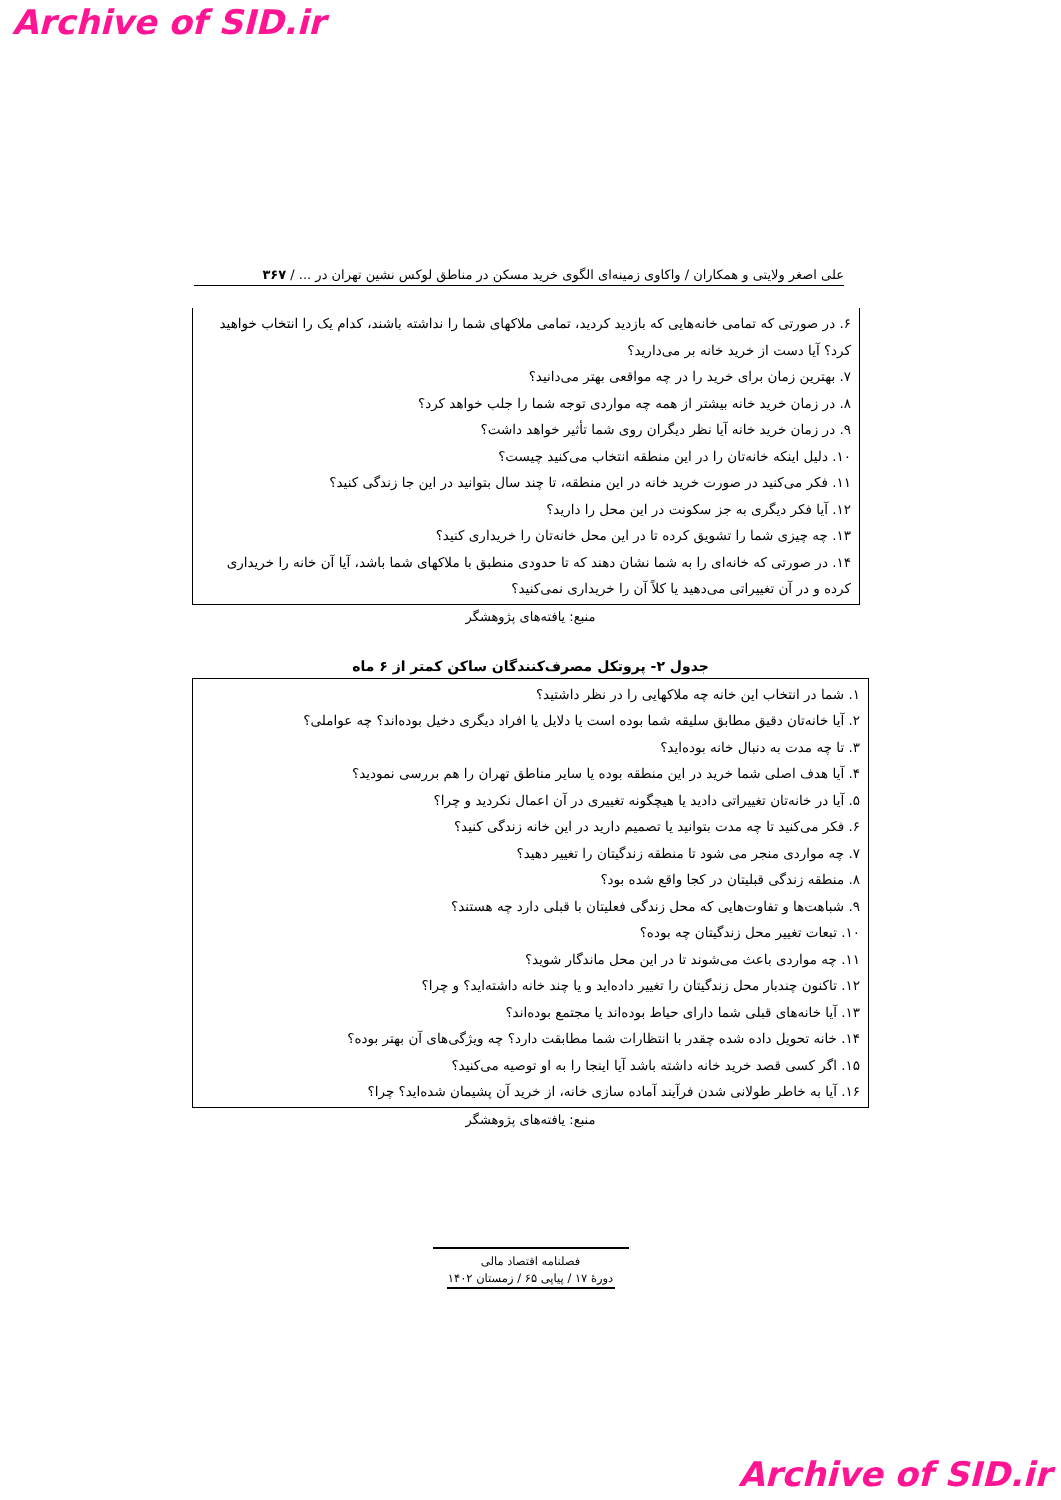Archive of SID.ir
علی اصغر ولایتی و همکاران / واکاوی زمینه‌ای الگوی خرید مسکن در مناطق لوکس نشین تهران در ... / ۳۶۷
۶. در صورتی که تمامی خانه‌هایی که بازدید کردید، تمامی ملاکهای شما را نداشته باشند، کدام یک را انتخاب خواهید کرد؟ آیا دست از خرید خانه بر می‌دارید؟
۷. بهترین زمان برای خرید را در چه مواقعی بهتر می‌دانید؟
۸. در زمان خرید خانه بیشتر از همه چه مواردی توجه شما را جلب خواهد کرد؟
۹. در زمان خرید خانه آیا نظر دیگران روی شما تأثیر خواهد داشت؟
۱۰. دلیل اینکه خانه‌تان را در این منطقه انتخاب می‌کنید چیست؟
۱۱. فکر می‌کنید در صورت خرید خانه در این منطقه، تا چند سال بتوانید در این جا زندگی کنید؟
۱۲. آیا فکر دیگری به جز سکونت در این محل را دارید؟
۱۳. چه چیزی شما را تشویق کرده تا در این محل خانه‌تان را خریداری کنید؟
۱۴. در صورتی که خانه‌ای را به شما نشان دهند که تا حدودی منطبق با ملاکهای شما باشد، آیا آن خانه را خریداری کرده و در آن تغییراتی می‌دهید یا کلاً آن را خریداری نمی‌کنید؟
منبع: یافته‌های پژوهشگر
جدول ۲- پروتکل مصرف‌کنندگان ساکن کمتر از ۶ ماه
۱. شما در انتخاب این خانه چه ملاکهایی را در نظر داشتید؟
۲. آیا خانه‌تان دقیق مطابق سلیقه شما بوده است یا دلایل یا افراد دیگری دخیل بوده‌اند؟ چه عواملی؟
۳. تا چه مدت به دنبال خانه بوده‌اید؟
۴. آیا هدف اصلی شما خرید در این منطقه بوده یا سایر مناطق تهران را هم بررسی نمودید؟
۵. آیا در خانه‌تان تغییراتی دادید یا هیچگونه تغییری در آن اعمال نکردید و چرا؟
۶. فکر می‌کنید تا چه مدت بتوانید یا تصمیم دارید در این خانه زندگی کنید؟
۷. چه مواردی منجر می شود تا منطقه زندگیتان را تغییر دهید؟
۸. منطقه زندگی قبلیتان در کجا واقع شده بود؟
۹. شباهت‌ها و تفاوت‌هایی که محل زندگی فعلیتان با قبلی دارد چه هستند؟
۱۰. تبعات تغییر محل زندگیتان چه بوده؟
۱۱. چه مواردی باعث می‌شوند تا در این محل ماندگار شوید؟
۱۲. تاکنون چندبار محل زندگیتان را تغییر داده‌اید و یا چند خانه داشته‌اید؟ و چرا؟
۱۳. آیا خانه‌های قبلی شما دارای حیاط بوده‌اند یا مجتمع بوده‌اند؟
۱۴. خانه تحویل داده شده چقدر با انتظارات شما مطابقت دارد؟ چه ویژگی‌های آن بهتر بوده؟
۱۵. اگر کسی قصد خرید خانه داشته باشد آیا اینجا را به او توصیه می‌کنید؟
۱۶. آیا به خاطر طولانی شدن فرآیند آماده سازی خانه، از خرید آن پشیمان شده‌اید؟ چرا؟
منبع: یافته‌های پژوهشگر
فصلنامه اقتصاد مالی
دورهٔ ۱۷ / پیاپی ۶۵ / زمستان ۱۴۰۲
Archive of SID.ir